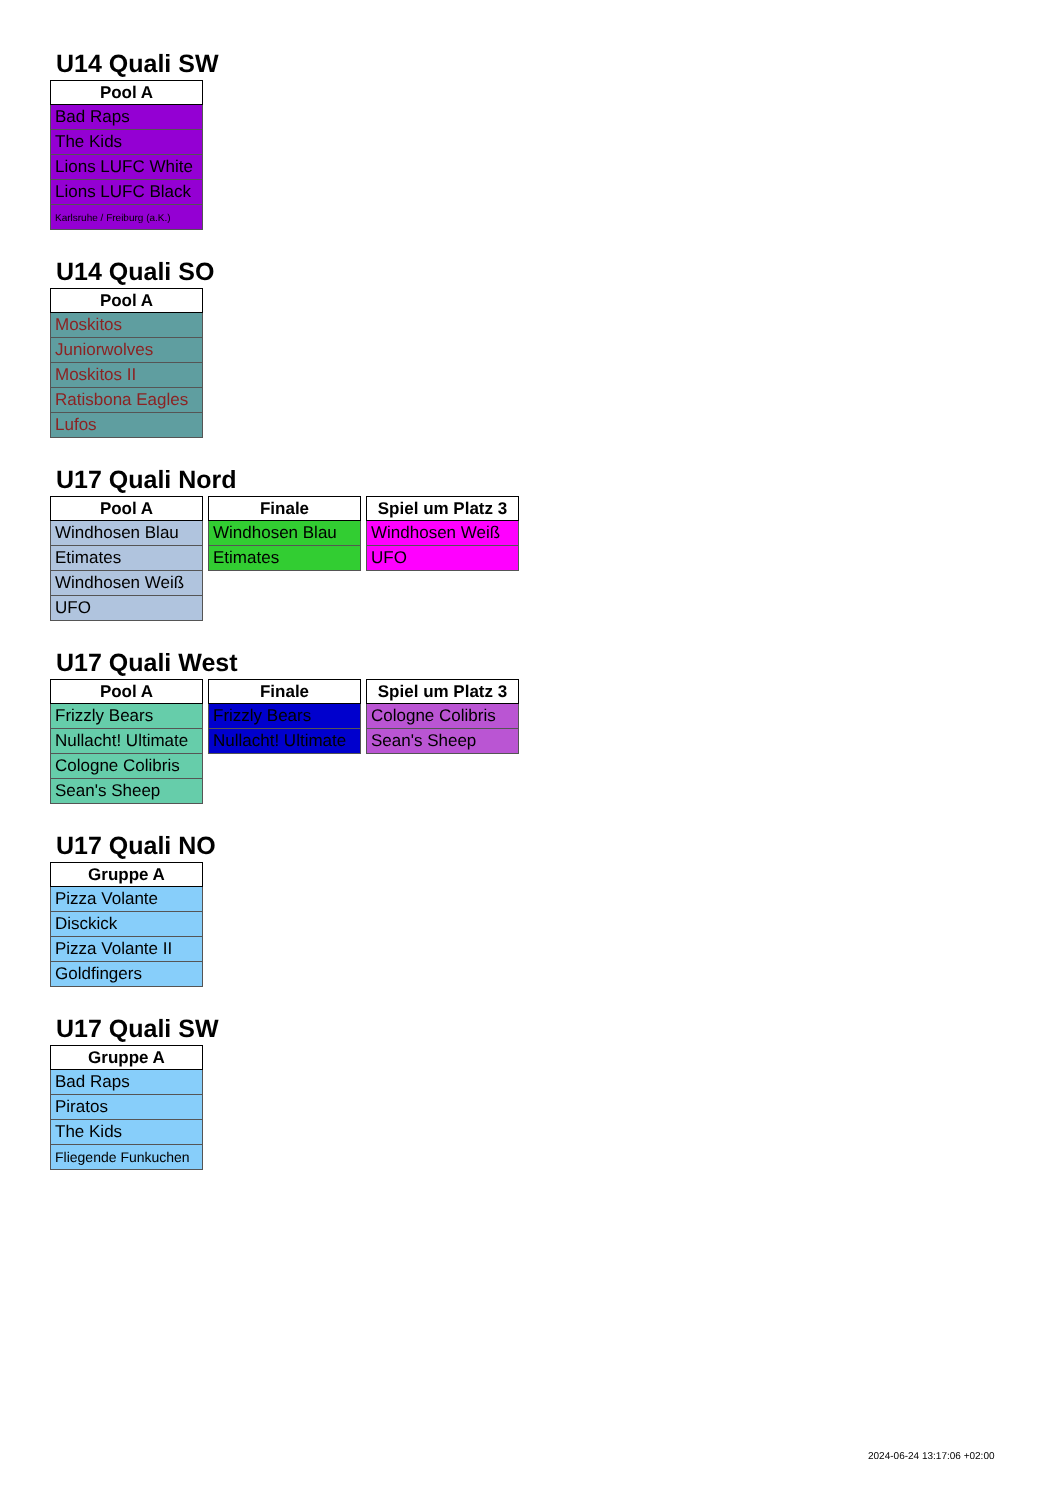U14 Quali SW
| Pool A |
| --- |
| Bad Raps |
| The Kids |
| Lions LUFC White |
| Lions LUFC Black |
| Karlsruhe / Freiburg (a.K.) |
U14 Quali SO
| Pool A |
| --- |
| Moskitos |
| Juniorwolves |
| Moskitos II |
| Ratisbona Eagles |
| Lufos |
U17 Quali Nord
| Pool A |
| --- |
| Windhosen Blau |
| Etimates |
| Windhosen Weiß |
| UFO |
| Finale |
| --- |
| Windhosen Blau |
| Etimates |
| Spiel um Platz 3 |
| --- |
| Windhosen Weiß |
| UFO |
U17 Quali West
| Pool A |
| --- |
| Frizzly Bears |
| Nullacht! Ultimate |
| Cologne Colibris |
| Sean's Sheep |
| Finale |
| --- |
| Frizzly Bears |
| Nullacht! Ultimate |
| Spiel um Platz 3 |
| --- |
| Cologne Colibris |
| Sean's Sheep |
U17 Quali NO
| Gruppe A |
| --- |
| Pizza Volante |
| Disckick |
| Pizza Volante II |
| Goldfingers |
U17 Quali SW
| Gruppe A |
| --- |
| Bad Raps |
| Piratos |
| The Kids |
| Fliegende Funkuchen |
2024-06-24 13:17:06 +02:00